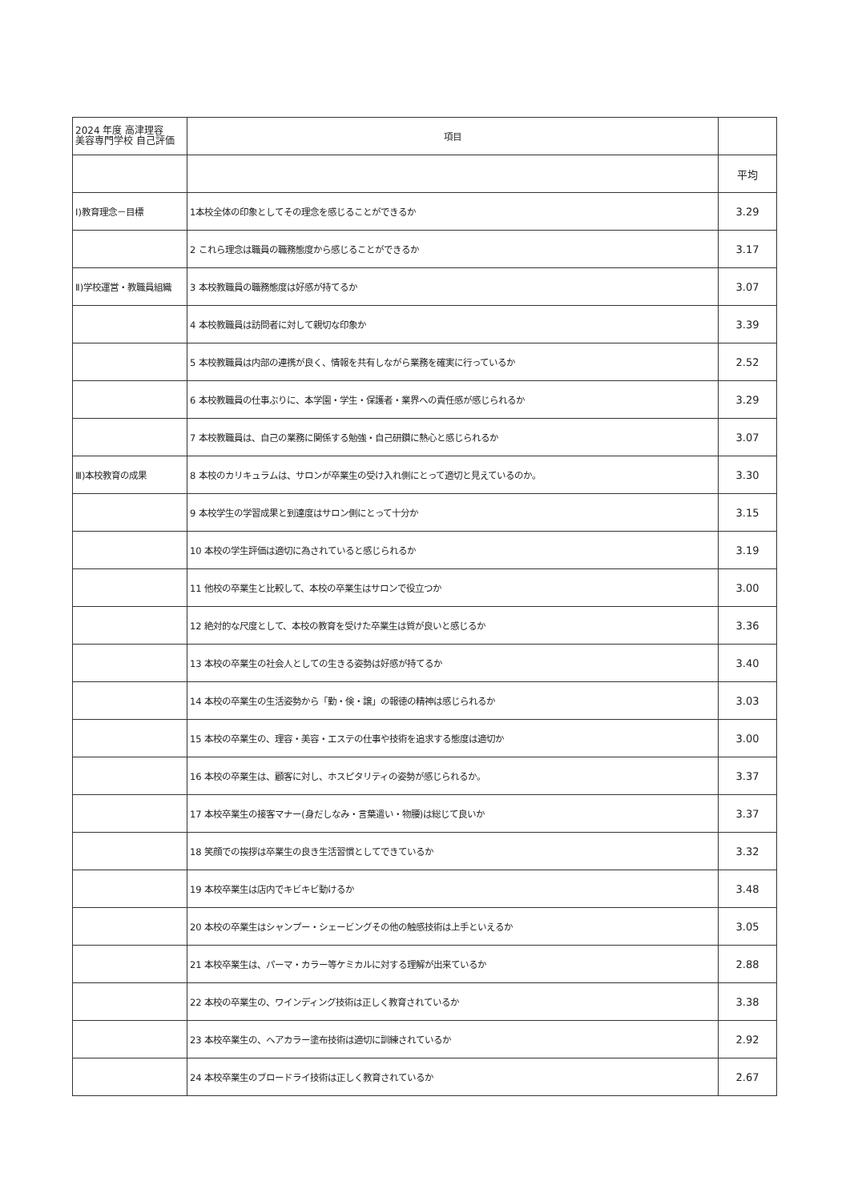| 2024 年度 高津理容 美容専門学校 自己評価 | 項目 | |
| --- | --- | --- |
| | | 平均 |
| Ⅰ)教育理念－目標 | 1本校全体の印象としてその理念を感じることができるか | 3.29 |
| | 2 これら理念は職員の職務態度から感じることができるか | 3.17 |
| Ⅱ)学校運営・教職員組織 | 3 本校教職員の職務態度は好感が持てるか | 3.07 |
| | 4 本校教職員は訪問者に対して親切な印象か | 3.39 |
| | 5 本校教職員は内部の連携が良く、情報を共有しながら業務を確実に行っているか | 2.52 |
| | 6 本校教職員の仕事ぶりに、本学園・学生・保護者・業界への責任感が感じられるか | 3.29 |
| | 7 本校教職員は、自己の業務に関係する勉強・自己研鑽に熱心と感じられるか | 3.07 |
| Ⅲ)本校教育の成果 | 8 本校のカリキュラムは、サロンが卒業生の受け入れ側にとって適切と見えているのか。 | 3.30 |
| | 9 本校学生の学習成果と到達度はサロン側にとって十分か | 3.15 |
| | 10 本校の学生評価は適切に為されていると感じられるか | 3.19 |
| | 11 他校の卒業生と比較して、本校の卒業生はサロンで役立つか | 3.00 |
| | 12 絶対的な尺度として、本校の教育を受けた卒業生は質が良いと感じるか | 3.36 |
| | 13 本校の卒業生の社会人としての生きる姿勢は好感が持てるか | 3.40 |
| | 14 本校の卒業生の生活姿勢から「勤・倹・譲」の報徳の精神は感じられるか | 3.03 |
| | 15 本校の卒業生の、理容・美容・エステの仕事や技術を追求する態度は適切か | 3.00 |
| | 16 本校の卒業生は、顧客に対し、ホスピタリティの姿勢が感じられるか。 | 3.37 |
| | 17 本校卒業生の接客マナー(身だしなみ・言葉遣い・物腰)は総じて良いか | 3.37 |
| | 18 笑顔での挨拶は卒業生の良き生活習慣としてできているか | 3.32 |
| | 19 本校卒業生は店内でキビキビ動けるか | 3.48 |
| | 20 本校の卒業生はシャンプー・シェービングその他の触感技術は上手といえるか | 3.05 |
| | 21 本校卒業生は、パーマ・カラー等ケミカルに対する理解が出来ているか | 2.88 |
| | 22 本校の卒業生の、ワインディング技術は正しく教育されているか | 3.38 |
| | 23 本校卒業生の、ヘアカラー塗布技術は適切に訓練されているか | 2.92 |
| | 24 本校卒業生のブロードライ技術は正しく教育されているか | 2.67 |